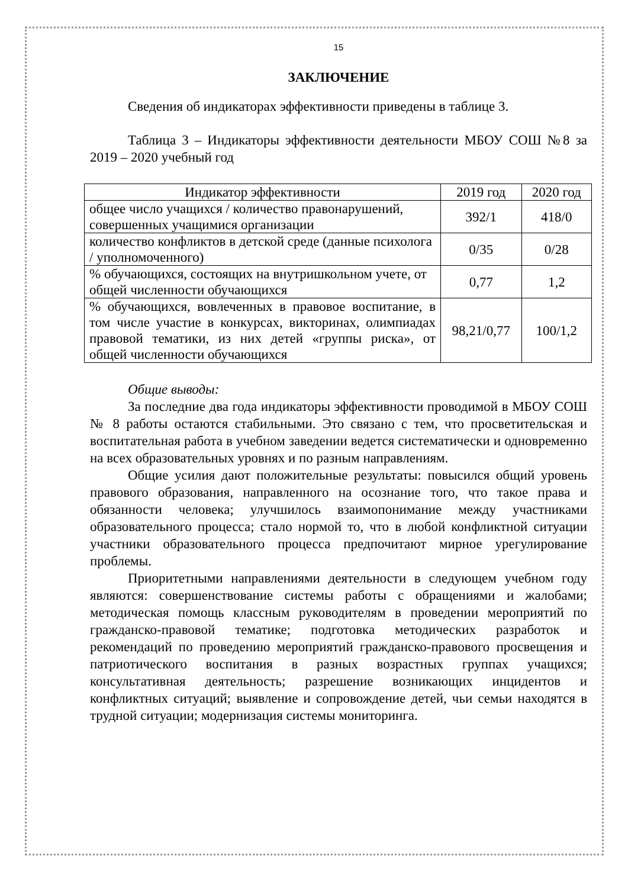15
ЗАКЛЮЧЕНИЕ
Сведения об индикаторах эффективности приведены в таблице 3.
Таблица 3 – Индикаторы эффективности деятельности МБОУ СОШ №8 за 2019 – 2020 учебный год
| Индикатор эффективности | 2019 год | 2020 год |
| --- | --- | --- |
| общее число учащихся / количество правонарушений, совершенных учащимися организации | 392/1 | 418/0 |
| количество конфликтов в детской среде (данные психолога / уполномоченного) | 0/35 | 0/28 |
| % обучающихся, состоящих на внутришкольном учете, от общей численности обучающихся | 0,77 | 1,2 |
| % обучающихся, вовлеченных в правовое воспитание, в том числе участие в конкурсах, викторинах, олимпиадах правовой тематики, из них детей «группы риска», от общей численности обучающихся | 98,21/0,77 | 100/1,2 |
Общие выводы:
За последние два года индикаторы эффективности проводимой в МБОУ СОШ № 8 работы остаются стабильными. Это связано с тем, что просветительская и воспитательная работа в учебном заведении ведется систематически и одновременно на всех образовательных уровнях и по разным направлениям.
Общие усилия дают положительные результаты: повысился общий уровень правового образования, направленного на осознание того, что такое права и обязанности человека; улучшилось взаимопонимание между участниками образовательного процесса; стало нормой то, что в любой конфликтной ситуации участники образовательного процесса предпочитают мирное урегулирование проблемы.
Приоритетными направлениями деятельности в следующем учебном году являются: совершенствование системы работы с обращениями и жалобами; методическая помощь классным руководителям в проведении мероприятий по гражданско-правовой тематике; подготовка методических разработок и рекомендаций по проведению мероприятий гражданско-правового просвещения и патриотического воспитания в разных возрастных группах учащихся; консультативная деятельность; разрешение возникающих инцидентов и конфликтных ситуаций; выявление и сопровождение детей, чьи семьи находятся в трудной ситуации; модернизация системы мониторинга.